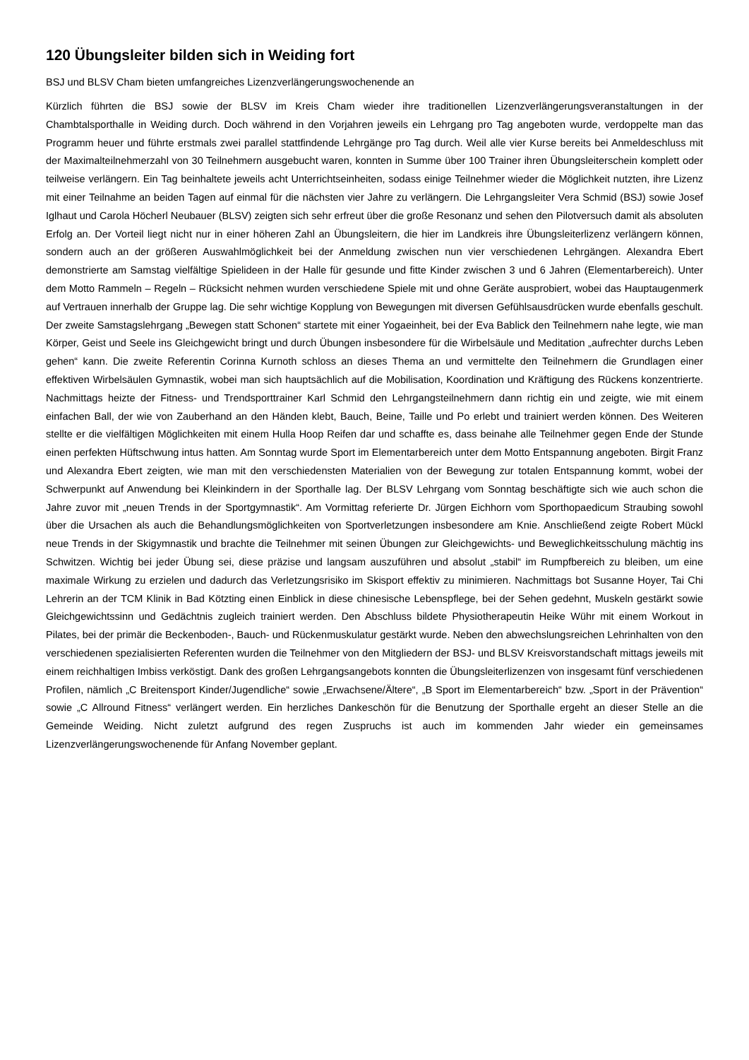120 Übungsleiter bilden sich in Weiding fort
BSJ und BLSV Cham bieten umfangreiches Lizenzverlängerungswochenende an
Kürzlich führten die BSJ sowie der BLSV im Kreis Cham wieder ihre traditionellen Lizenzverlängerungsveranstaltungen in der Chambtalsporthalle in Weiding durch. Doch während in den Vorjahren jeweils ein Lehrgang pro Tag angeboten wurde, verdoppelte man das Programm heuer und führte erstmals zwei parallel stattfindende Lehrgänge pro Tag durch. Weil alle vier Kurse bereits bei Anmeldeschluss mit der Maximalteilnehmerzahl von 30 Teilnehmern ausgebucht waren, konnten in Summe über 100 Trainer ihren Übungsleiterschein komplett oder teilweise verlängern. Ein Tag beinhaltete jeweils acht Unterrichtseinheiten, sodass einige Teilnehmer wieder die Möglichkeit nutzten, ihre Lizenz mit einer Teilnahme an beiden Tagen auf einmal für die nächsten vier Jahre zu verlängern. Die Lehrgangsleiter Vera Schmid (BSJ) sowie Josef Iglhaut und Carola Höcherl Neubauer (BLSV) zeigten sich sehr erfreut über die große Resonanz und sehen den Pilotversuch damit als absoluten Erfolg an. Der Vorteil liegt nicht nur in einer höheren Zahl an Übungsleitern, die hier im Landkreis ihre Übungsleiterlizenz verlängern können, sondern auch an der größeren Auswahlmöglichkeit bei der Anmeldung zwischen nun vier verschiedenen Lehrgängen. Alexandra Ebert demonstrierte am Samstag vielfältige Spielideen in der Halle für gesunde und fitte Kinder zwischen 3 und 6 Jahren (Elementarbereich). Unter dem Motto Rammeln – Regeln – Rücksicht nehmen wurden verschiedene Spiele mit und ohne Geräte ausprobiert, wobei das Hauptaugenmerk auf Vertrauen innerhalb der Gruppe lag. Die sehr wichtige Kopplung von Bewegungen mit diversen Gefühlsausdrücken wurde ebenfalls geschult. Der zweite Samstagslehrgang „Bewegen statt Schonen“ startete mit einer Yogaeinheit, bei der Eva Bablick den Teilnehmern nahe legte, wie man Körper, Geist und Seele ins Gleichgewicht bringt und durch Übungen insbesondere für die Wirbelsäule und Meditation „aufrechter durchs Leben gehen“ kann. Die zweite Referentin Corinna Kurnoth schloss an dieses Thema an und vermittelte den Teilnehmern die Grundlagen einer effektiven Wirbelsäulen Gymnastik, wobei man sich hauptsächlich auf die Mobilisation, Koordination und Kräftigung des Rückens konzentrierte. Nachmittags heizte der Fitness- und Trendsporttrainer Karl Schmid den Lehrgangsteilnehmern dann richtig ein und zeigte, wie mit einem einfachen Ball, der wie von Zauberhand an den Händen klebt, Bauch, Beine, Taille und Po erlebt und trainiert werden können. Des Weiteren stellte er die vielfältigen Möglichkeiten mit einem Hulla Hoop Reifen dar und schaffte es, dass beinahe alle Teilnehmer gegen Ende der Stunde einen perfekten Hüftschwung intus hatten. Am Sonntag wurde Sport im Elementarbereich unter dem Motto Entspannung angeboten. Birgit Franz und Alexandra Ebert zeigten, wie man mit den verschiedensten Materialien von der Bewegung zur totalen Entspannung kommt, wobei der Schwerpunkt auf Anwendung bei Kleinkindern in der Sporthalle lag. Der BLSV Lehrgang vom Sonntag beschäftigte sich wie auch schon die Jahre zuvor mit „neuen Trends in der Sportgymnastik“. Am Vormittag referierte Dr. Jürgen Eichhorn vom Sporthopaedicum Straubing sowohl über die Ursachen als auch die Behandlungsmöglichkeiten von Sportverletzungen insbesondere am Knie. Anschließend zeigte Robert Mückl neue Trends in der Skigymnastik und brachte die Teilnehmer mit seinen Übungen zur Gleichgewichts- und Beweglichkeitsschulung mächtig ins Schwitzen. Wichtig bei jeder Übung sei, diese präzise und langsam auszuführen und absolut „stabil“ im Rumpfbereich zu bleiben, um eine maximale Wirkung zu erzielen und dadurch das Verletzungsrisiko im Skisport effektiv zu minimieren. Nachmittags bot Susanne Hoyer, Tai Chi Lehrerin an der TCM Klinik in Bad Kötzting einen Einblick in diese chinesische Lebenspflege, bei der Sehen gedehnt, Muskeln gestärkt sowie Gleichgewichtssinn und Gedächtnis zugleich trainiert werden. Den Abschluss bildete Physiotherapeutin Heike Wühr mit einem Workout in Pilates, bei der primär die Beckenboden-, Bauch- und Rückenmuskulatur gestärkt wurde. Neben den abwechslungsreichen Lehrinhalten von den verschiedenen spezialisierten Referenten wurden die Teilnehmer von den Mitgliedern der BSJ- und BLSV Kreisvorstandschaft mittags jeweils mit einem reichhaltigen Imbiss verköstigt. Dank des großen Lehrgangsangebots konnten die Übungsleiterlizenzen von insgesamt fünf verschiedenen Profilen, nämlich „C Breitensport Kinder/Jugendliche“ sowie „Erwachsene/Ältere“, „B Sport im Elementarbereich“ bzw. „Sport in der Prävention“ sowie „C Allround Fitness“ verlängert werden. Ein herzliches Dankeschön für die Benutzung der Sporthalle ergeht an dieser Stelle an die Gemeinde Weiding. Nicht zuletzt aufgrund des regen Zuspruchs ist auch im kommenden Jahr wieder ein gemeinsames Lizenzverlängerungswochenende für Anfang November geplant.